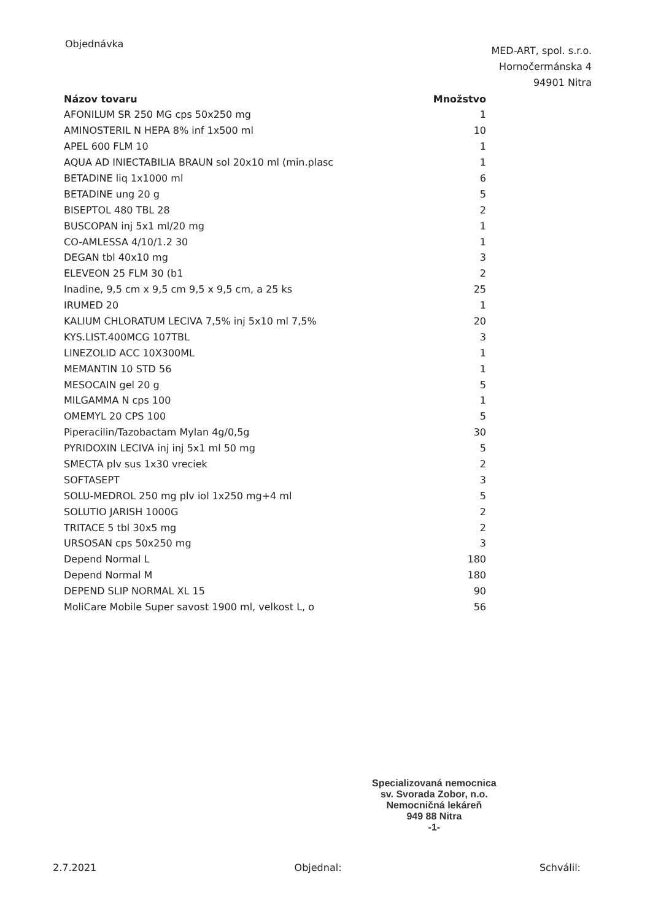Objednávka
MED-ART, spol. s.r.o.
Hornočermánska 4
94901 Nitra
| Názov tovaru | Množstvo |
| --- | --- |
| AFONILUM SR 250 MG cps 50x250 mg | 1 |
| AMINOSTERIL N HEPA 8% inf 1x500 ml | 10 |
| APEL 600 FLM 10 | 1 |
| AQUA AD INIECTABILIA BRAUN sol 20x10 ml (min.plasc | 1 |
| BETADINE liq 1x1000 ml | 6 |
| BETADINE ung 20 g | 5 |
| BISEPTOL 480 TBL 28 | 2 |
| BUSCOPAN inj 5x1 ml/20 mg | 1 |
| CO-AMLESSA 4/10/1.2 30 | 1 |
| DEGAN tbl 40x10 mg | 3 |
| ELEVEON 25 FLM 30 (b1 | 2 |
| Inadine, 9,5 cm x 9,5 cm 9,5 x 9,5 cm, a 25 ks | 25 |
| IRUMED 20 | 1 |
| KALIUM CHLORATUM LECIVA 7,5% inj 5x10 ml 7,5% | 20 |
| KYS.LIST.400MCG 107TBL | 3 |
| LINEZOLID ACC 10X300ML | 1 |
| MEMANTIN 10 STD 56 | 1 |
| MESOCAIN gel 20 g | 5 |
| MILGAMMA N cps 100 | 1 |
| OMEMYL 20 CPS 100 | 5 |
| Piperacilin/Tazobactam Mylan 4g/0,5g | 30 |
| PYRIDOXIN LECIVA inj inj 5x1 ml 50 mg | 5 |
| SMECTA plv sus 1x30 vreciek | 2 |
| SOFTASEPT | 3 |
| SOLU-MEDROL 250 mg plv iol 1x250 mg+4 ml | 5 |
| SOLUTIO JARISH 1000G | 2 |
| TRITACE 5 tbl 30x5 mg | 2 |
| URSOSAN cps 50x250 mg | 3 |
| Depend Normal L | 180 |
| Depend Normal M | 180 |
| DEPEND SLIP NORMAL XL 15 | 90 |
| MoliCare Mobile Super savost 1900 ml, velkost L, o | 56 |
Specializovaná nemocnica
sv. Svorada Zobor, n.o.
Nemocničná lekáreň
949 88 Nitra
-1-
2.7.2021 Objednal: Schválil: